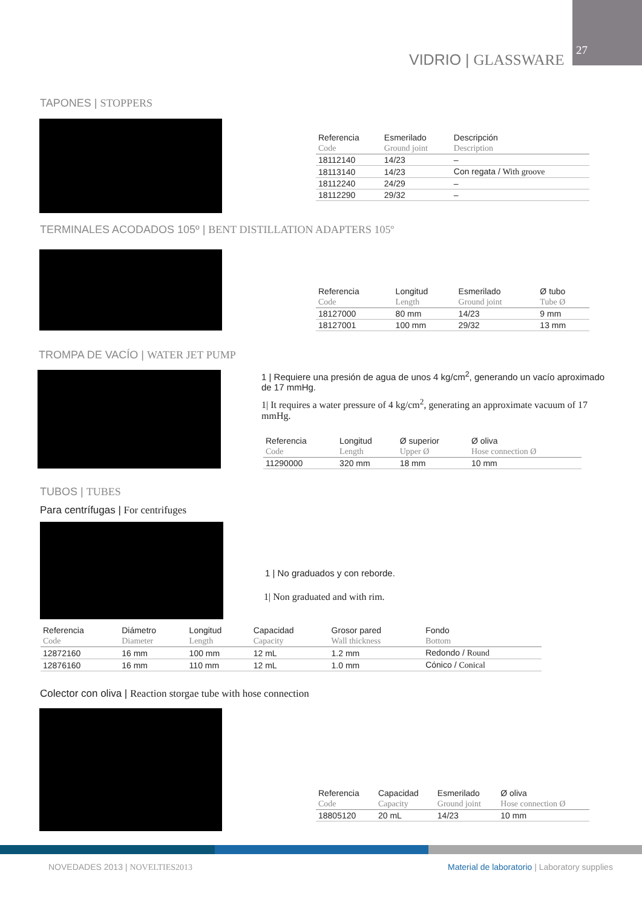27
VIDRIO | GLASSWARE
TAPONES | STOPPERS
| Referencia | Esmerilado | Descripción |
| --- | --- | --- |
| Code | Ground joint | Description |
| 18112140 | 14/23 | – |
| 18113140 | 14/23 | Con regata / With groove |
| 18112240 | 24/29 | – |
| 18112290 | 29/32 | – |
TERMINALES ACODADOS 105º | BENT DISTILLATION ADAPTERS 105º
| Referencia | Longitud | Esmerilado | Ø tubo |
| --- | --- | --- | --- |
| Code | Length | Ground joint | Tube Ø |
| 18127000 | 80 mm | 14/23 | 9 mm |
| 18127001 | 100 mm | 29/32 | 13 mm |
TROMPA DE VACÍO | WATER JET PUMP
1 | Requiere una presión de agua de unos 4 kg/cm<sup>2</sup>, generando un vacío aproximado de 17 mmHg.
1| It requires a water pressure of 4 kg/cm<sup>2</sup>, generating an approximate vacuum of 17 mmHg.
| Referencia | Longitud | Ø superior | Ø oliva |
| --- | --- | --- | --- |
| Code | Length | Upper Ø | Hose connection Ø |
| 11290000 | 320 mm | 18 mm | 10 mm |
TUBOS | TUBES
Para centrífugas | For centrifuges
1 | No graduados y con reborde.
1| Non graduated and with rim.
| Referencia | Diámetro | Longitud | Capacidad | Grosor pared | Fondo |
| --- | --- | --- | --- | --- | --- |
| Code | Diameter | Length | Capacity | Wall thickness | Bottom |
| 12872160 | 16 mm | 100 mm | 12 mL | 1.2 mm | Redondo / Round |
| 12876160 | 16 mm | 110 mm | 12 mL | 1.0 mm | Cónico / Conical |
Colector con oliva | Reaction storgae tube with hose connection
| Referencia | Capacidad | Esmerilado | Ø oliva |
| --- | --- | --- | --- |
| Code | Capacity | Ground joint | Hose connection Ø |
| 18805120 | 20 mL | 14/23 | 10 mm |
NOVEDADES 2013 | NOVELTIES2013
Material de laboratorio | Laboratory supplies